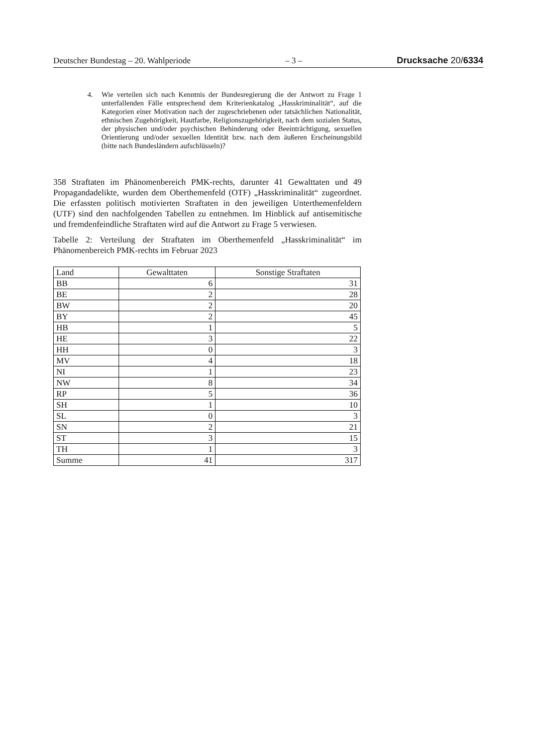Deutscher Bundestag – 20. Wahlperiode – 3 – Drucksache 20/6334
4. Wie verteilen sich nach Kenntnis der Bundesregierung die der Antwort zu Frage 1 unterfallenden Fälle entsprechend dem Kriterienkatalog „Hasskriminalität“, auf die Kategorien einer Motivation nach der zugeschriebenen oder tatsächlichen Nationalität, ethnischen Zugehörigkeit, Hautfarbe, Religionszugehörigkeit, nach dem sozialen Status, der physischen und/oder psychischen Behinderung oder Beeinträchtigung, sexuellen Orientierung und/oder sexuellen Identität bzw. nach dem äußeren Erscheinungsbild (bitte nach Bundesländern aufschlüsseln)?
358 Straftaten im Phänomenbereich PMK-rechts, darunter 41 Gewalttaten und 49 Propagandadelikte, wurden dem Oberthemenfeld (OTF) „Hasskriminalität“ zugeordnet. Die erfassten politisch motivierten Straftaten in den jeweiligen Unterthemenfeldern (UTF) sind den nachfolgenden Tabellen zu entnehmen. Im Hinblick auf antisemitische und fremdenfeindliche Straftaten wird auf die Antwort zu Frage 5 verwiesen.
Tabelle 2: Verteilung der Straftaten im Oberthemenfeld „Hasskriminalität“ im Phänomenbereich PMK-rechts im Februar 2023
| Land | Gewalttaten | Sonstige Straftaten |
| --- | --- | --- |
| BB | 6 | 31 |
| BE | 2 | 28 |
| BW | 2 | 20 |
| BY | 2 | 45 |
| HB | 1 | 5 |
| HE | 3 | 22 |
| HH | 0 | 3 |
| MV | 4 | 18 |
| NI | 1 | 23 |
| NW | 8 | 34 |
| RP | 5 | 36 |
| SH | 1 | 10 |
| SL | 0 | 3 |
| SN | 2 | 21 |
| ST | 3 | 15 |
| TH | 1 | 3 |
| Summe | 41 | 317 |